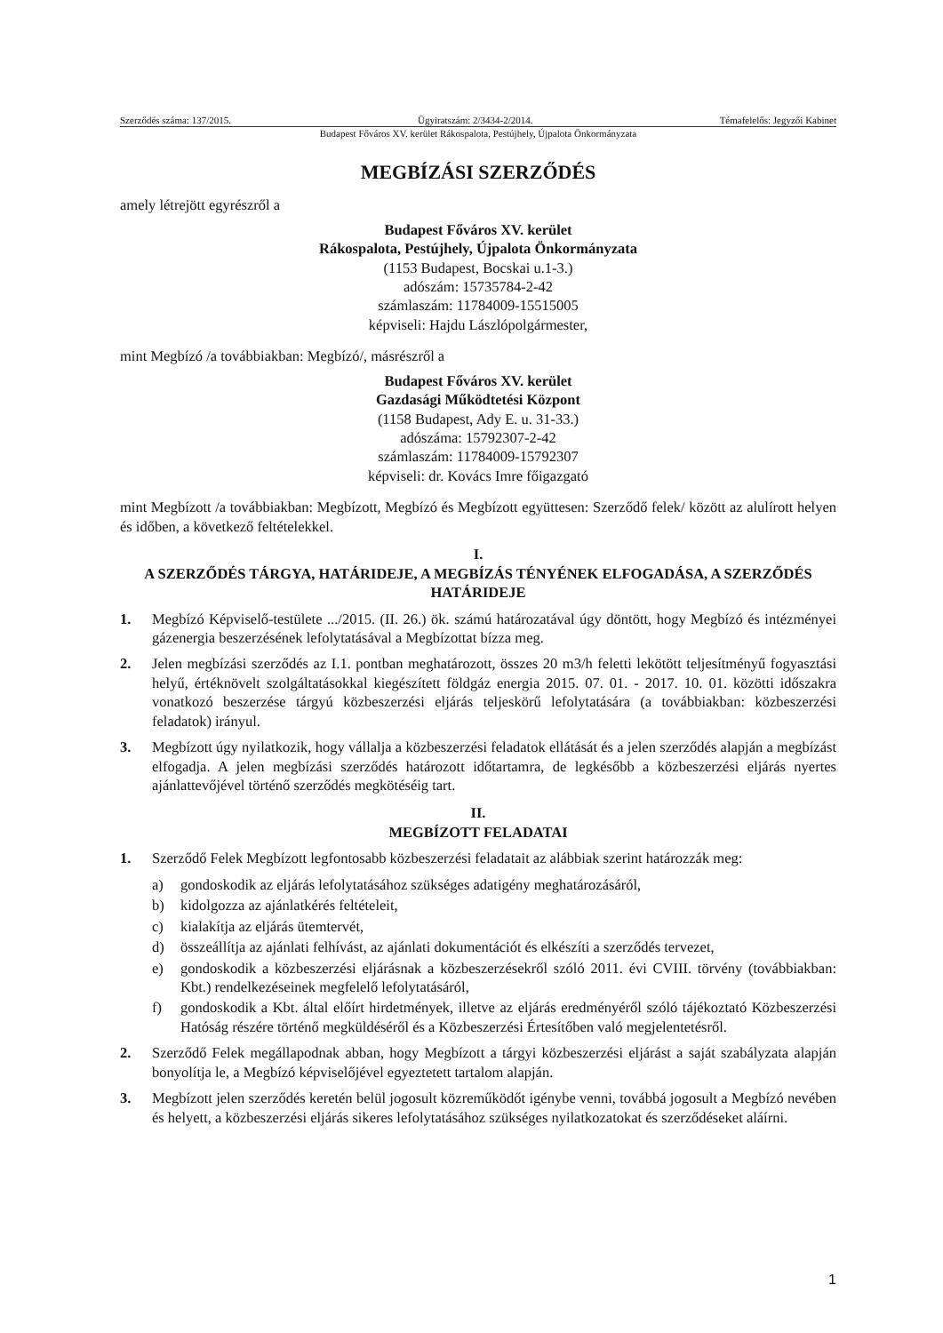Szerződés száma: 137/2015. Ügyiratszám: 2/3434-2/2014. Témafelelős: Jegyzői Kabinet
Budapest Főváros XV. kerület Rákospalota, Pestújhely, Újpalota Önkormányzata
MEGBÍZÁSI SZERZŐDÉS
amely létrejött egyrészről a
Budapest Főváros XV. kerület
Rákospalota, Pestújhely, Újpalota Önkormányzata
(1153 Budapest, Bocskai u.1-3.)
adószám: 15735784-2-42
számlaszám: 11784009-15515005
képviseli: Hajdu Lászlópolgármester,
mint Megbízó /a továbbiakban: Megbízó/, másrészről a
Budapest Főváros XV. kerület
Gazdasági Működtetési Központ
(1158 Budapest, Ady E. u. 31-33.)
adószáma: 15792307-2-42
számlaszám: 11784009-15792307
képviseli: dr. Kovács Imre főigazgató
mint Megbízott /a továbbiakban: Megbízott, Megbízó és Megbízott együttesen: Szerződő felek/ között az alulírott helyen és időben, a következő feltételekkel.
I.
A SZERZŐDÉS TÁRGYA, HATÁRIDEJE, A MEGBÍZÁS TÉNYÉNEK ELFOGADÁSA, A SZERZŐDÉS HATÁRIDEJE
1. Megbízó Képviselő-testülete .../2015. (II. 26.) ök. számú határozatával úgy döntött, hogy Megbízó és intézményei gázenergia beszerzésének lefolytatásával a Megbízottat bízza meg.
2. Jelen megbízási szerződés az I.1. pontban meghatározott, összes 20 m3/h feletti lekötött teljesítményű fogyasztási helyű, értéknövelt szolgáltatásokkal kiegészített földgáz energia 2015. 07. 01. - 2017. 10. 01. közötti időszakra vonatkozó beszerzése tárgyú közbeszerzési eljárás teljeskörű lefolytatására (a továbbiakban: közbeszerzési feladatok) irányul.
3. Megbízott úgy nyilatkozik, hogy vállalja a közbeszerzési feladatok ellátását és a jelen szerződés alapján a megbízást elfogadja. A jelen megbízási szerződés határozott időtartamra, de legkésőbb a közbeszerzési eljárás nyertes ajánlattevőjével történő szerződés megkötéséig tart.
II.
MEGBÍZOTT FELADATAI
1. Szerződő Felek Megbízott legfontosabb közbeszerzési feladatait az alábbiak szerint határozzák meg:
a) gondoskodik az eljárás lefolytatásához szükséges adatigény meghatározásáról,
b) kidolgozza az ajánlatkérés feltételeit,
c) kialakítja az eljárás ütemtervét,
d) összeállítja az ajánlati felhívást, az ajánlati dokumentációt és elkészíti a szerződés tervezet,
e) gondoskodik a közbeszerzési eljárásnak a közbeszerzésekről szóló 2011. évi CVIII. törvény (továbbiakban: Kbt.) rendelkezéseinek megfelelő lefolytatásáról,
f) gondoskodik a Kbt. által előírt hirdetmények, illetve az eljárás eredményéről szóló tájékoztató Közbeszerzési Hatóság részére történő megküldéséről és a Közbeszerzési Értesítőben való megjelentetésről.
2. Szerződő Felek megállapodnak abban, hogy Megbízott a tárgyi közbeszerzési eljárást a saját szabályzata alapján bonyolítja le, a Megbízó képviselőjével egyeztetett tartalom alapján.
3. Megbízott jelen szerződés keretén belül jogosult közreműködőt igénybe venni, továbbá jogosult a Megbízó nevében és helyett, a közbeszerzési eljárás sikeres lefolytatásához szükséges nyilatkozatokat és szerződéseket aláírni.
1